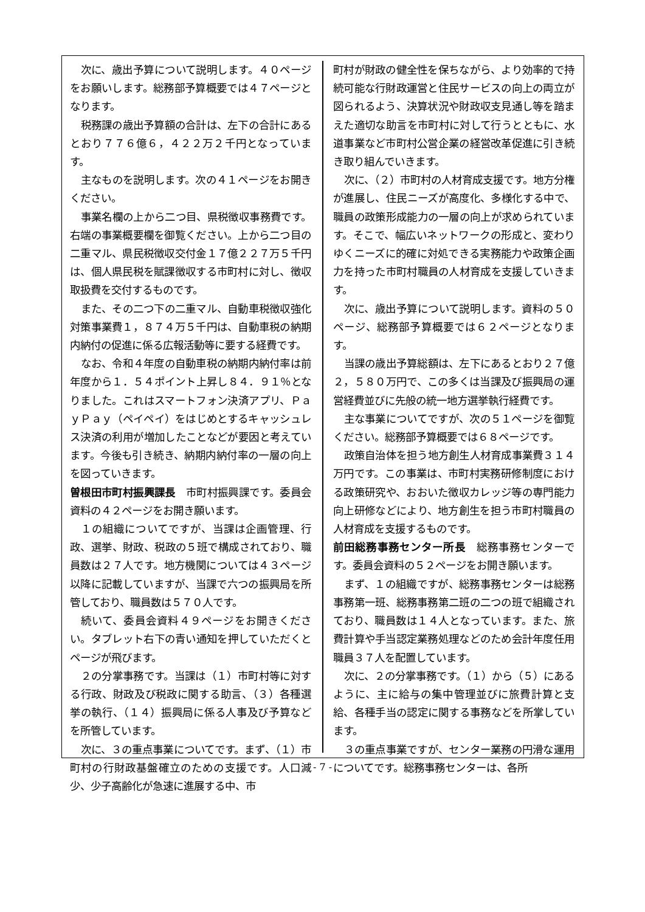次に、歳出予算について説明します。４０ページをお願いします。総務部予算概要では４７ページとなります。
税務課の歳出予算額の合計は、左下の合計にあるとおり７７６億６，４２２万２千円となっています。
主なものを説明します。次の４１ページをお開きください。
事業名欄の上から二つ目、県税徴収事務費です。右端の事業概要欄を御覧ください。上から二つ目の二重マル、県民税徴収交付金１７億２２７万５千円は、個人県民税を賦課徴収する市町村に対し、徴収取扱費を交付するものです。
また、その二つ下の二重マル、自動車税徴収強化対策事業費１，８７４万５千円は、自動車税の納期内納付の促進に係る広報活動等に要する経費です。
なお、令和４年度の自動車税の納期内納付率は前年度から１．５４ポイント上昇し８４．９１％となりました。これはスマートフォン決済アプリ、ＰａｙＰａｙ（ペイペイ）をはじめとするキャッシュレス決済の利用が増加したことなどが要因と考えています。今後も引き続き、納期内納付率の一層の向上を図っていきます。
曽根田市町村振興課長　市町村振興課です。委員会資料の４２ページをお開き願います。
１の組織についてですが、当課は企画管理、行政、選挙、財政、税政の５班で構成されており、職員数は２７人です。地方機関については４３ページ以降に記載していますが、当課で六つの振興局を所管しており、職員数は５７０人です。
続いて、委員会資料４９ページをお開きください。タブレット右下の青い通知を押していただくとページが飛びます。
２の分掌事務です。当課は（１）市町村等に対する行政、財政及び税政に関する助言、（３）各種選挙の執行、（１４）振興局に係る人事及び予算などを所管しています。
次に、３の重点事業についてです。まず、（１）市町村の行財政基盤確立のための支援です。人口減少、少子高齢化が急速に進展する中、市
町村が財政の健全性を保ちながら、より効率的で持続可能な行財政運営と住民サービスの向上の両立が図られるよう、決算状況や財政収支見通し等を踏まえた適切な助言を市町村に対して行うとともに、水道事業など市町村公営企業の経営改革促進に引き続き取り組んでいきます。
次に、（２）市町村の人材育成支援です。地方分権が進展し、住民ニーズが高度化、多様化する中で、職員の政策形成能力の一層の向上が求められています。そこで、幅広いネットワークの形成と、変わりゆくニーズに的確に対処できる実務能力や政策企画力を持った市町村職員の人材育成を支援していきます。
次に、歳出予算について説明します。資料の５０ページ、総務部予算概要では６２ページとなります。
当課の歳出予算総額は、左下にあるとおり２７億２，５８０万円で、この多くは当課及び振興局の運営経費並びに先般の統一地方選挙執行経費です。
主な事業についてですが、次の５１ページを御覧ください。総務部予算概要では６８ページです。
政策自治体を担う地方創生人材育成事業費３１４万円です。この事業は、市町村実務研修制度における政策研究や、おおいた徴収カレッジ等の専門能力向上研修などにより、地方創生を担う市町村職員の人材育成を支援するものです。
前田総務事務センター所長　総務事務センターです。委員会資料の５２ページをお開き願います。
まず、１の組織ですが、総務事務センターは総務事務第一班、総務事務第二班の二つの班で組織されており、職員数は１４人となっています。また、旅費計算や手当認定業務処理などのため会計年度任用職員３７人を配置しています。
次に、２の分掌事務です。（１）から（５）にあるように、主に給与の集中管理並びに旅費計算と支給、各種手当の認定に関する事務などを所掌しています。
３の重点事業ですが、センター業務の円滑な運用についてです。総務事務センターは、各所
- 7 -